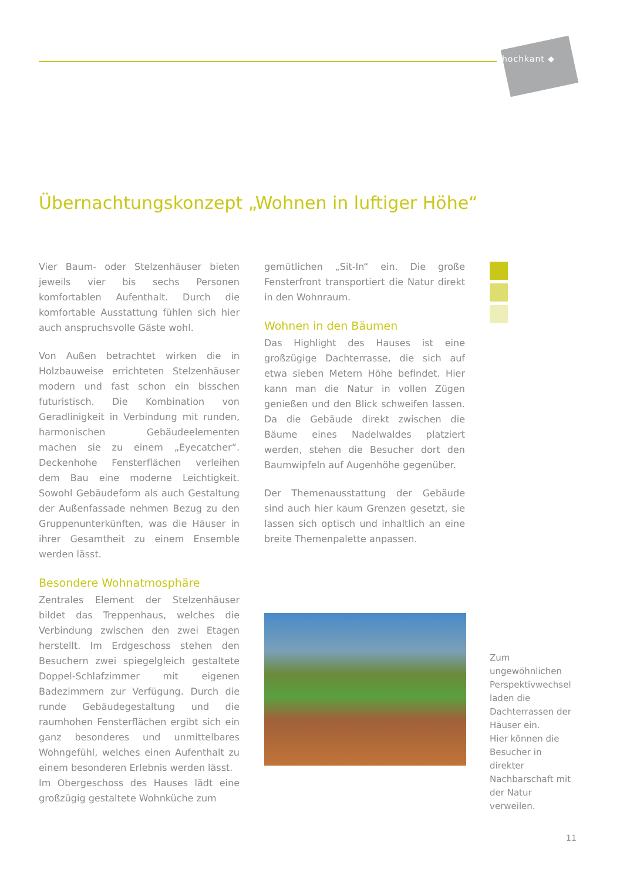hochkant ◆
Übernachtungskonzept „Wohnen in luftiger Höhe“
Vier Baum- oder Stelzenhäuser bieten jeweils vier bis sechs Personen komfortablen Aufenthalt. Durch die komfortable Ausstattung fühlen sich hier auch anspruchsvolle Gäste wohl.
Von Außen betrachtet wirken die in Holzbauweise errichteten Stelzenhäuser modern und fast schon ein bisschen futuristisch. Die Kombination von Geradlinigkeit in Verbindung mit runden, harmonischen Gebäudeelementen machen sie zu einem „Eyecatcher“. Deckenhohe Fensterflächen verleihen dem Bau eine moderne Leichtigkeit. Sowohl Gebäudeform als auch Gestaltung der Außenfassade nehmen Bezug zu den Gruppenunterkünften, was die Häuser in ihrer Gesamtheit zu einem Ensemble werden lässt.
Besondere Wohnatmosphäre
Zentrales Element der Stelzenhäuser bildet das Treppenhaus, welches die Verbindung zwischen den zwei Etagen herstellt. Im Erdgeschoss stehen den Besuchern zwei spiegelgleich gestaltete Doppel-Schlafzimmer mit eigenen Badezimmern zur Verfügung. Durch die runde Gebäudegestaltung und die raumhohen Fensterflächen ergibt sich ein ganz besonderes und unmittelbares Wohngefühl, welches einen Aufenthalt zu einem besonderen Erlebnis werden lässt.
Im Obergeschoss des Hauses lädt eine großzügig gestaltete Wohnküche zum
gemütlichen „Sit-In“ ein. Die große Fensterfront transportiert die Natur direkt in den Wohnraum.
Wohnen in den Bäumen
Das Highlight des Hauses ist eine großzügige Dachterrasse, die sich auf etwa sieben Metern Höhe befindet. Hier kann man die Natur in vollen Zügen genießen und den Blick schweifen lassen. Da die Gebäude direkt zwischen die Bäume eines Nadelwaldes platziert werden, stehen die Besucher dort den Baumwipfeln auf Augenhöhe gegenüber.
Der Themenausstattung der Gebäude sind auch hier kaum Grenzen gesetzt, sie lassen sich optisch und inhaltlich an eine breite Themenpalette anpassen.
Zum ungewöhnlichen Perspektivwechsel laden die Dachterrassen der Häuser ein.
Hier können die Besucher in direkter Nachbarschaft mit der Natur verweilen.
11